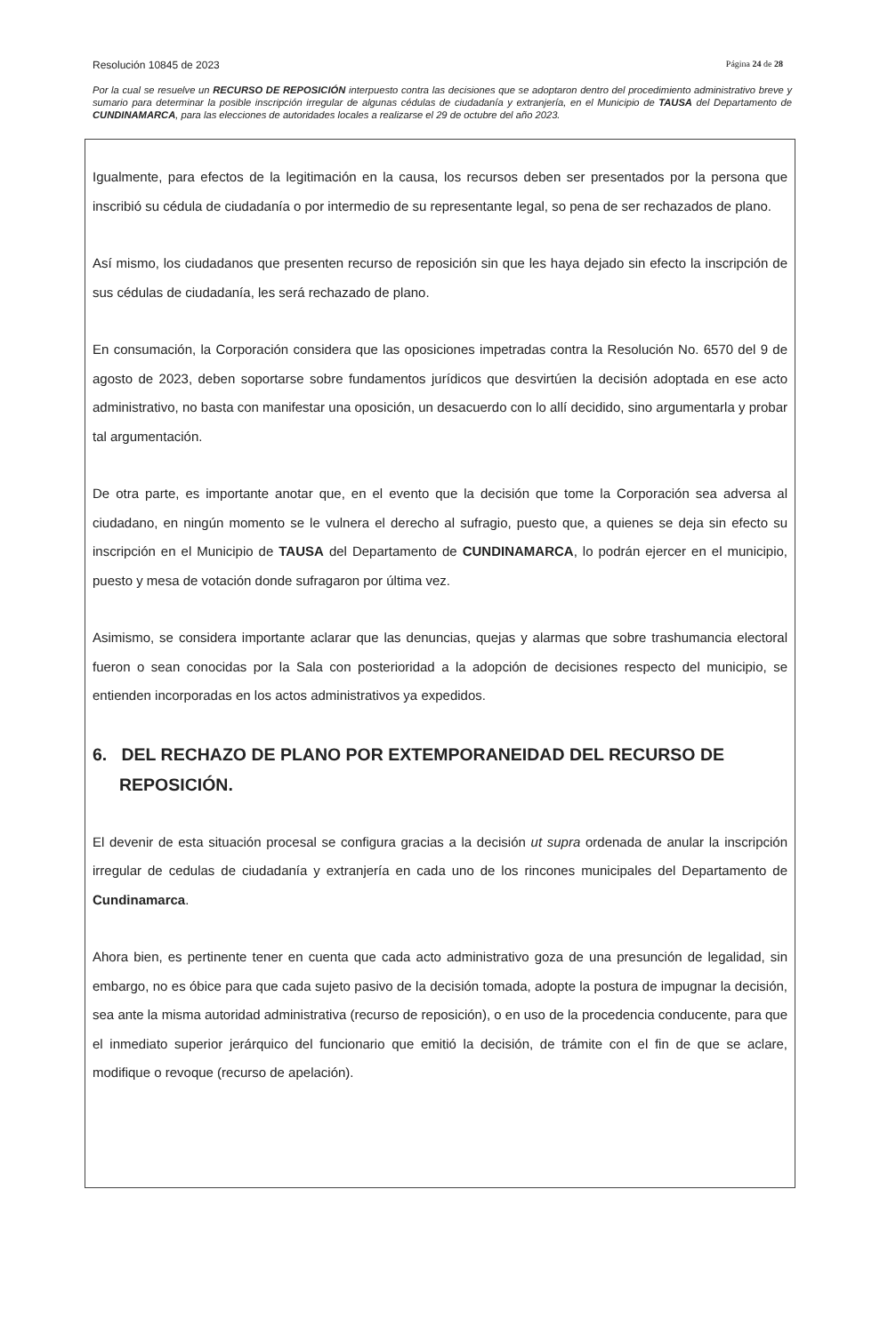Resolución 10845 de 2023 Página 24 de 28
Por la cual se resuelve un RECURSO DE REPOSICIÓN interpuesto contra las decisiones que se adoptaron dentro del procedimiento administrativo breve y sumario para determinar la posible inscripción irregular de algunas cédulas de ciudadanía y extranjería, en el Municipio de TAUSA del Departamento de CUNDINAMARCA, para las elecciones de autoridades locales a realizarse el 29 de octubre del año 2023.
Igualmente, para efectos de la legitimación en la causa, los recursos deben ser presentados por la persona que inscribió su cédula de ciudadanía o por intermedio de su representante legal, so pena de ser rechazados de plano.
Así mismo, los ciudadanos que presenten recurso de reposición sin que les haya dejado sin efecto la inscripción de sus cédulas de ciudadanía, les será rechazado de plano.
En consumación, la Corporación considera que las oposiciones impetradas contra la Resolución No. 6570 del 9 de agosto de 2023, deben soportarse sobre fundamentos jurídicos que desvirtúen la decisión adoptada en ese acto administrativo, no basta con manifestar una oposición, un desacuerdo con lo allí decidido, sino argumentarla y probar tal argumentación.
De otra parte, es importante anotar que, en el evento que la decisión que tome la Corporación sea adversa al ciudadano, en ningún momento se le vulnera el derecho al sufragio, puesto que, a quienes se deja sin efecto su inscripción en el Municipio de TAUSA del Departamento de CUNDINAMARCA, lo podrán ejercer en el municipio, puesto y mesa de votación donde sufragaron por última vez.
Asimismo, se considera importante aclarar que las denuncias, quejas y alarmas que sobre trashumancia electoral fueron o sean conocidas por la Sala con posterioridad a la adopción de decisiones respecto del municipio, se entienden incorporadas en los actos administrativos ya expedidos.
6. DEL RECHAZO DE PLANO POR EXTEMPORANEIDAD DEL RECURSO DE REPOSICIÓN.
El devenir de esta situación procesal se configura gracias a la decisión ut supra ordenada de anular la inscripción irregular de cedulas de ciudadanía y extranjería en cada uno de los rincones municipales del Departamento de Cundinamarca.
Ahora bien, es pertinente tener en cuenta que cada acto administrativo goza de una presunción de legalidad, sin embargo, no es óbice para que cada sujeto pasivo de la decisión tomada, adopte la postura de impugnar la decisión, sea ante la misma autoridad administrativa (recurso de reposición), o en uso de la procedencia conducente, para que el inmediato superior jerárquico del funcionario que emitió la decisión, de trámite con el fin de que se aclare, modifique o revoque (recurso de apelación).